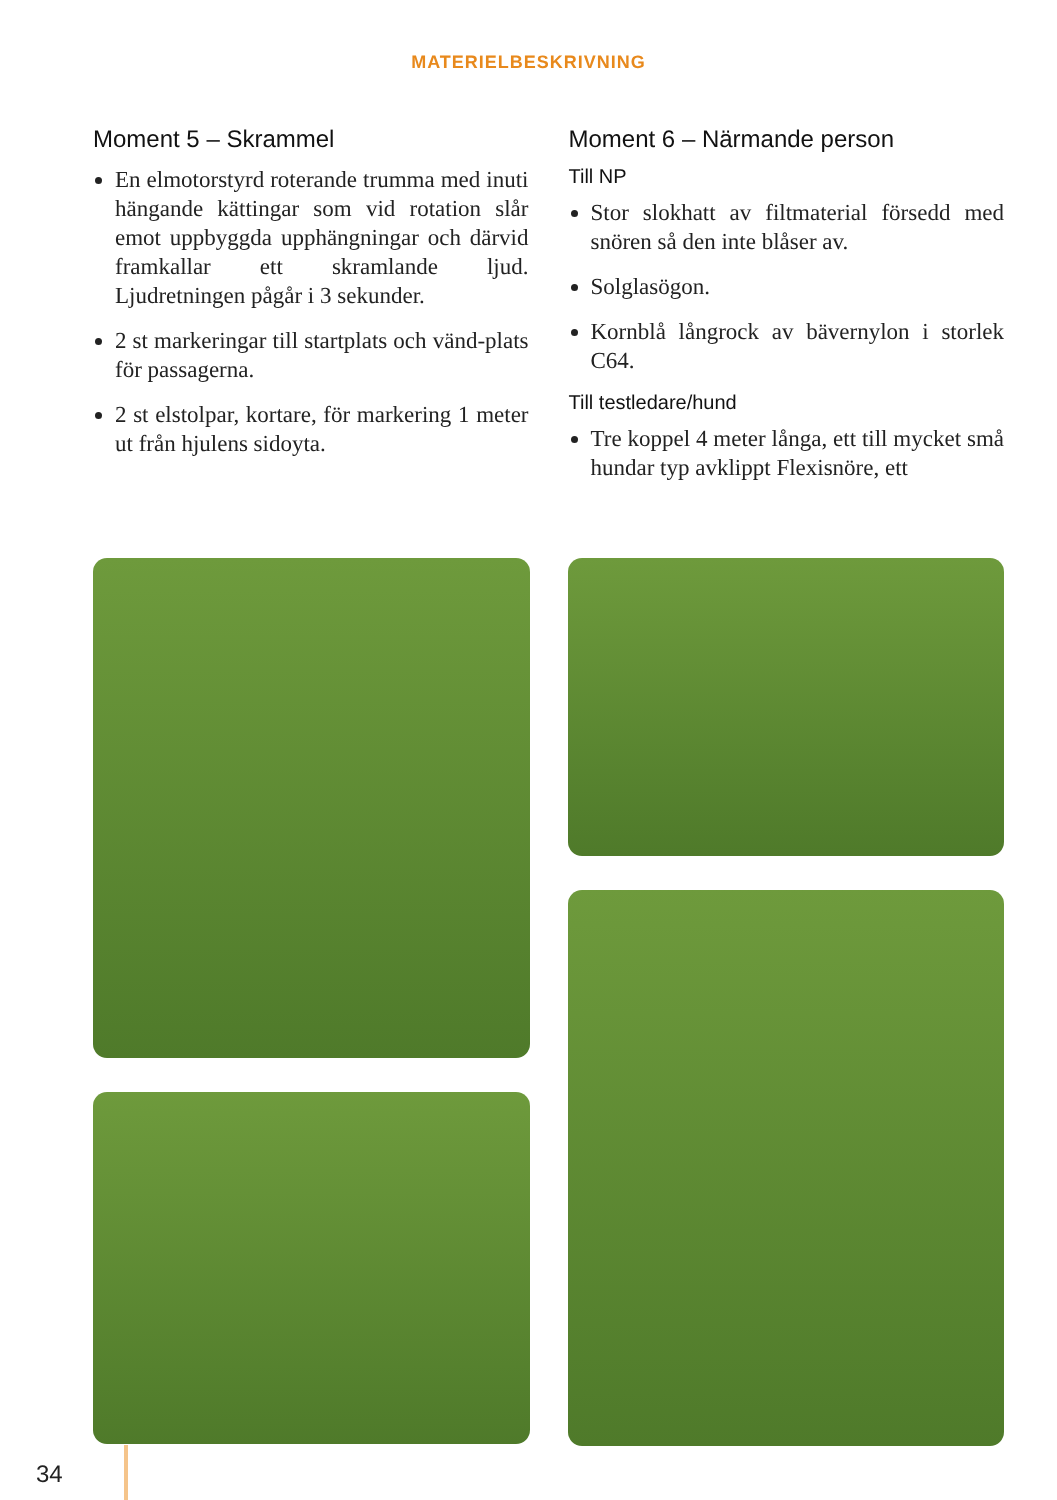MATERIELBESKRIVNING
Moment 5 – Skrammel
En elmotorstyrd roterande trumma med inuti hängande kättingar som vid rotation slår emot uppbyggda upphängningar och därvid framkallar ett skramlande ljud. Ljudretningen pågår i 3 sekunder.
2 st markeringar till startplats och vänd-plats för passagerna.
2 st elstolpar, kortare, för markering 1 meter ut från hjulens sidoyta.
Moment 6 – Närmande person
Till NP
Stor slokhatt av filtmaterial försedd med snören så den inte blåser av.
Solglasögon.
Kornblå långrock av bävernylon i storlek C64.
Till testledare/hund
Tre koppel 4 meter långa, ett till mycket små hundar typ avklippt Flexisnöre, ett
34